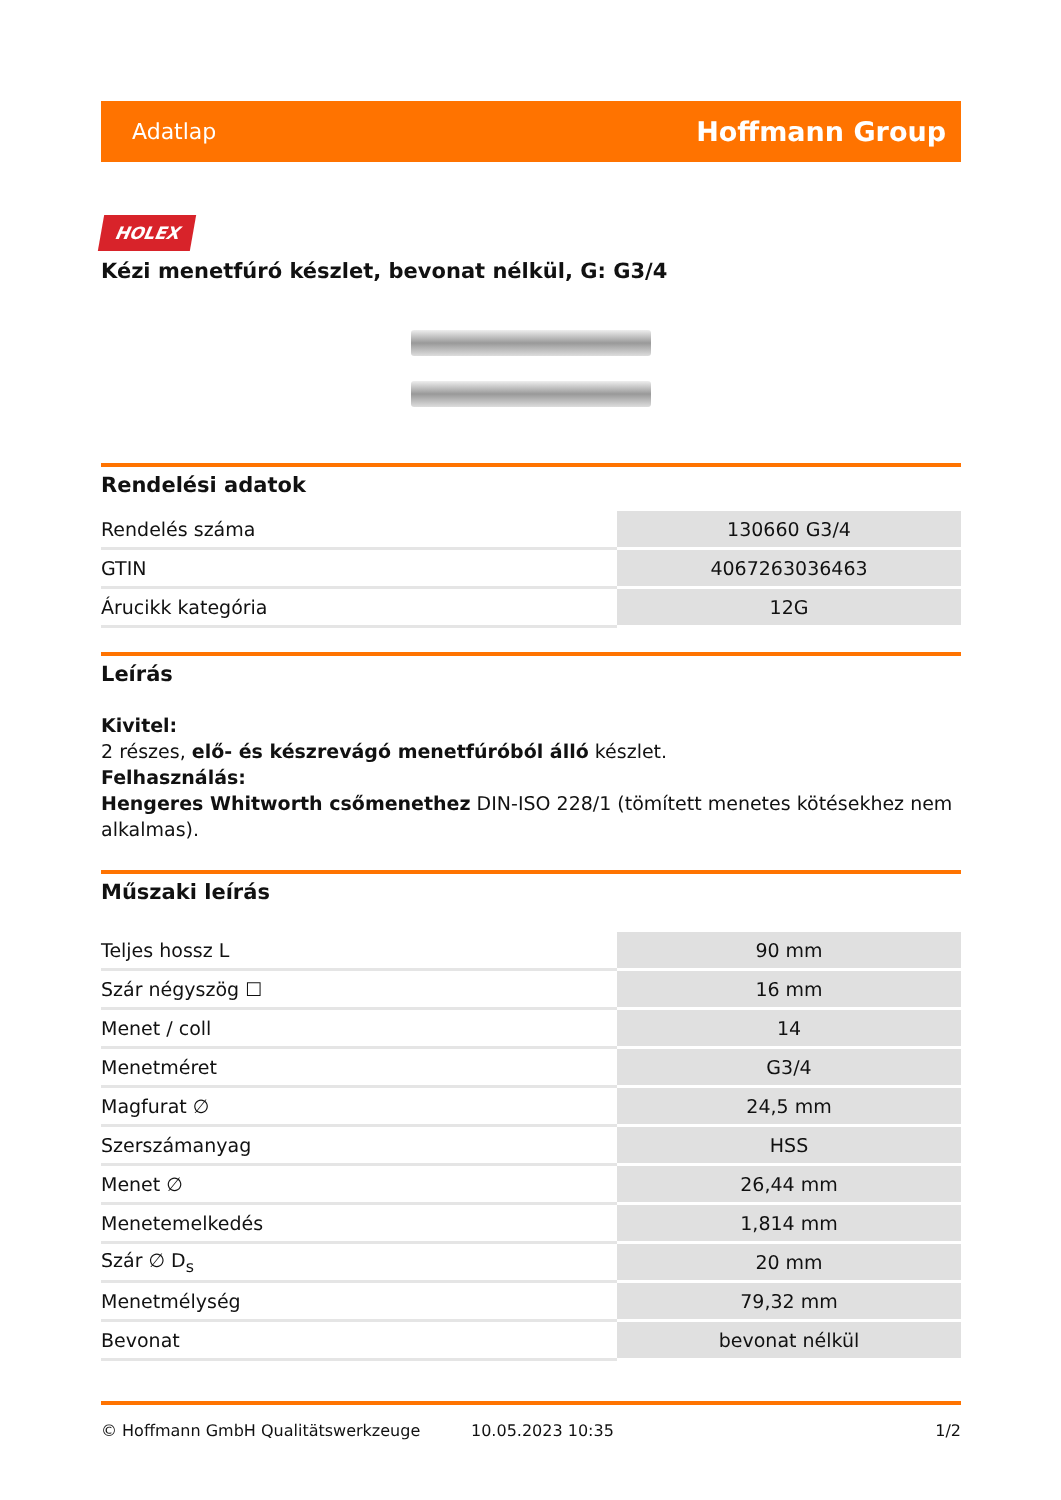Adatlap Hoffmann Group
HOLEX
Kézi menetfúró készlet, bevonat nélkül, G: G3/4
Rendelési adatok
| Rendelés száma | 130660 G3/4 |
| GTIN | 4067263036463 |
| Árucikk kategória | 12G |
Leírás
Kivitel:
2 részes, elő- és készrevágó menetfúróból álló készlet.
Felhasználás:
Hengeres Whitworth csőmenethez DIN-ISO 228/1 (tömített menetes kötésekhez nem alkalmas).
Műszaki leírás
| Teljes hossz L | 90 mm |
| Szár négyszög ☐ | 16 mm |
| Menet / coll | 14 |
| Menetméret | G3/4 |
| Magfurat ∅ | 24,5 mm |
| Szerszámanyag | HSS |
| Menet ∅ | 26,44 mm |
| Menetemelkedés | 1,814 mm |
| Szár ∅ D<sub>s</sub> | 20 mm |
| Menetmélység | 79,32 mm |
| Bevonat | bevonat nélkül |
© Hoffmann GmbH Qualitätswerkzeuge 10.05.2023 10:35 1/2